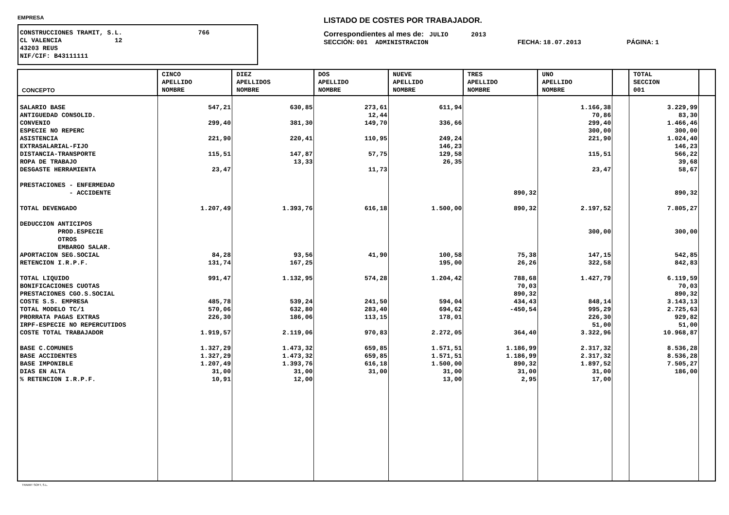EMPRESA
CONSTRUCCIONES TRAMIT, S.L. 766 CL VALENCIA 12 43203 REUS NIF/CIF: B43111111
LISTADO DE COSTES POR TRABAJADOR.
Correspondientes al mes de: JULIO 2013
SECCIÓN: 001 ADMINISTRACION FECHA: 18.07.2013 PÁGINA: 1
| CONCEPTO | CINCO APELLIDO NOMBRE | DIEZ APELLIDOS NOMBRE | DOS APELLIDO NOMBRE | NUEVE APELLIDO NOMBRE | TRES APELLIDO NOMBRE | UNO APELLIDO NOMBRE | | TOTAL SECCION 001 | |
| --- | --- | --- | --- | --- | --- | --- | --- | --- | --- |
| SALARIO BASE | 547,21 | 630,85 | 273,61 | 611,94 | | 1.166,38 | | 3.229,99 | |
| ANTIGUEDAD CONSOLID. | | | 12,44 | | | 70,86 | | 83,30 | |
| CONVENIO | 299,40 | 381,30 | 149,70 | 336,66 | | 299,40 | | 1.466,46 | |
| ESPECIE NO REPERC | | | | | | 300,00 | | 300,00 | |
| ASISTENCIA | 221,90 | 220,41 | 110,95 | 249,24 | | 221,90 | | 1.024,40 | |
| EXTRASALARIAL-FIJO | | | | 146,23 | | | | 146,23 | |
| DISTANCIA-TRANSPORTE | 115,51 | 147,87 | 57,75 | 129,58 | | 115,51 | | 566,22 | |
| ROPA DE TRABAJO | | 13,33 | | 26,35 | | | | 39,68 | |
| DESGASTE HERRAMIENTA | 23,47 | | 11,73 | | | 23,47 | | 58,67 | |
| PRESTACIONES - ENFERMEDAD | | | | | | | | | |
| - ACCIDENTE | | | | | 890,32 | | | 890,32 | |
| TOTAL DEVENGADO | 1.207,49 | 1.393,76 | 616,18 | 1.500,00 | 890,32 | 2.197,52 | | 7.805,27 | |
| DEDUCCION ANTICIPOS | | | | | | | | | |
| PROD.ESPECIE | | | | | | 300,00 | | 300,00 | |
| OTROS | | | | | | | | | |
| EMBARGO SALAR. | | | | | | | | | |
| APORTACION SEG.SOCIAL | 84,28 | 93,56 | 41,90 | 100,58 | 75,38 | 147,15 | | 542,85 | |
| RETENCION I.R.P.F. | 131,74 | 167,25 | | 195,00 | 26,26 | 322,58 | | 842,83 | |
| TOTAL LIQUIDO | 991,47 | 1.132,95 | 574,28 | 1.204,42 | 788,68 | 1.427,79 | | 6.119,59 | |
| BONIFICACIONES CUOTAS | | | | | 70,03 | | | 70,03 | |
| PRESTACIONES CGO.S.SOCIAL | | | | | 890,32 | | | 890,32 | |
| COSTE S.S. EMPRESA | 485,78 | 539,24 | 241,50 | 594,04 | 434,43 | 848,14 | | 3.143,13 | |
| TOTAL MODELO TC/1 | 570,06 | 632,80 | 283,40 | 694,62 | -450,54 | 995,29 | | 2.725,63 | |
| PRORRATA PAGAS EXTRAS | 226,30 | 186,06 | 113,15 | 178,01 | | 226,30 | | 929,82 | |
| IRPF-ESPECIE NO REPERCUTIDOS | | | | | | 51,00 | | 51,00 | |
| COSTE TOTAL TRABAJADOR | 1.919,57 | 2.119,06 | 970,83 | 2.272,05 | 364,40 | 3.322,96 | | 10.968,87 | |
| BASE C.COMUNES | 1.327,29 | 1.473,32 | 659,85 | 1.571,51 | 1.186,99 | 2.317,32 | | 8.536,28 | |
| BASE ACCIDENTES | 1.327,29 | 1.473,32 | 659,85 | 1.571,51 | 1.186,99 | 2.317,32 | | 8.536,28 | |
| BASE IMPONIBLE | 1.207,49 | 1.393,76 | 616,18 | 1.500,00 | 890,32 | 1.897,52 | | 7.505,27 | |
| DIAS EN ALTA | 31,00 | 31,00 | 31,00 | 31,00 | 31,00 | 31,00 | | 186,00 | |
| % RETENCION I.R.P.F. | 10,91 | 12,00 | | 13,00 | 2,95 | 17,00 | | | |
TRAMIT SOFT, S.L.